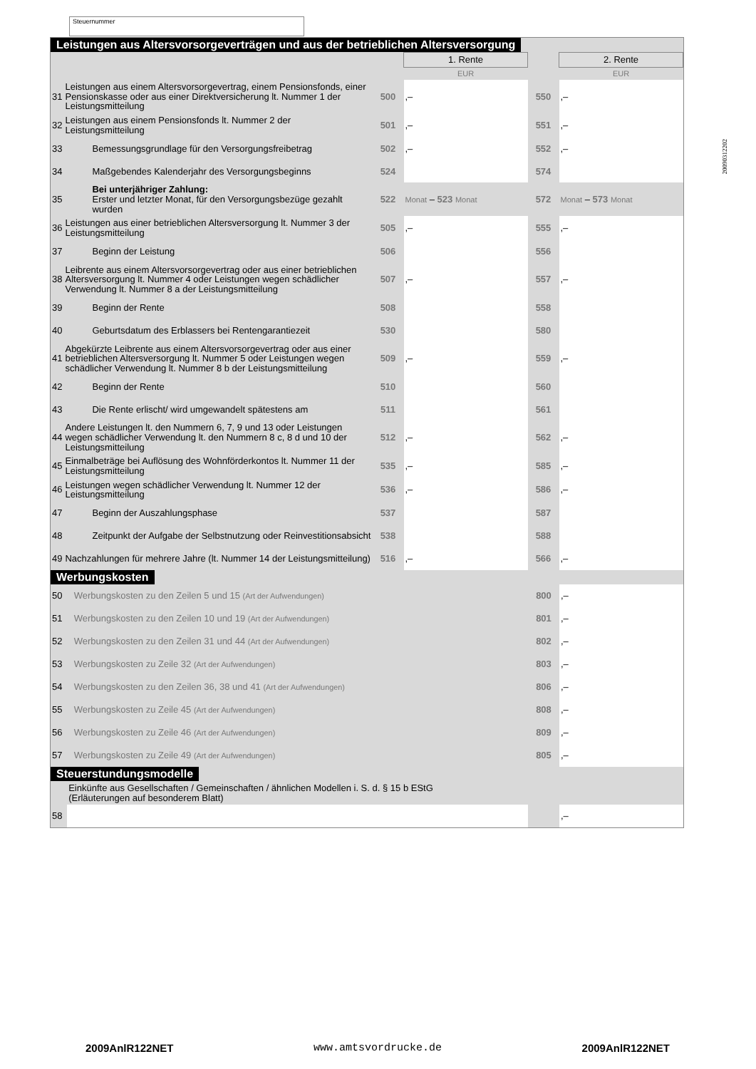Steuernummer
Leistungen aus Altersvorsorgeverträgen und aus der betrieblichen Altersversorgung
| | | | 1. Rente | | 2. Rente |
| | | | EUR | | EUR |
| 31 | Leistungen aus einem Altersvorsorgevertrag, einem Pensionsfonds, einer Pensionskasse oder aus einer Direktversicherung lt. Nummer 1 der Leistungsmitteilung | 500 | ,– | 550 | ,– |
| 32 | Leistungen aus einem Pensionsfonds lt. Nummer 2 der Leistungsmitteilung | 501 | ,– | 551 | ,– |
| 33 | Bemessungsgrundlage für den Versorgungsfreibetrag | 502 | ,– | 552 | ,– |
| 34 | Maßgebendes Kalenderjahr des Versorgungsbeginns | 524 | | 574 | |
| 35 | Bei unterjähriger Zahlung: Erster und letzter Monat, für den Versorgungsbezüge gezahlt wurden | 522 | Monat – 523 Monat | 572 | Monat – 573 Monat |
| 36 | Leistungen aus einer betrieblichen Altersversorgung lt. Nummer 3 der Leistungsmitteilung | 505 | ,– | 555 | ,– |
| 37 | Beginn der Leistung | 506 | | 556 | |
| 38 | Leibrente aus einem Altersvorsorgevertrag oder aus einer betrieblichen Altersversorgung lt. Nummer 4 oder Leistungen wegen schädlicher Verwendung lt. Nummer 8 a der Leistungsmitteilung | 507 | ,– | 557 | ,– |
| 39 | Beginn der Rente | 508 | | 558 | |
| 40 | Geburtsdatum des Erblassers bei Rentengarantiezeit | 530 | | 580 | |
| 41 | Abgekürzte Leibrente aus einem Altersvorsorgevertrag oder aus einer betrieblichen Altersversorgung lt. Nummer 5 oder Leistungen wegen schädlicher Verwendung lt. Nummer 8 b der Leistungsmitteilung | 509 | ,– | 559 | ,– |
| 42 | Beginn der Rente | 510 | | 560 | |
| 43 | Die Rente erlischt/ wird umgewandelt spätestens am | 511 | | 561 | |
| 44 | Andere Leistungen lt. den Nummern 6, 7, 9 und 13 oder Leistungen wegen schädlicher Verwendung lt. den Nummern 8 c, 8 d und 10 der Leistungsmitteilung | 512 | ,– | 562 | ,– |
| 45 | Einmalbeträge bei Auflösung des Wohnförderkontos lt. Nummer 11 der Leistungsmitteilung | 535 | ,– | 585 | ,– |
| 46 | Leistungen wegen schädlicher Verwendung lt. Nummer 12 der Leistungsmitteilung | 536 | ,– | 586 | ,– |
| 47 | Beginn der Auszahlungsphase | 537 | | 587 | |
| 48 | Zeitpunkt der Aufgabe der Selbstnutzung oder Reinvestitionsabsicht | 538 | | 588 | |
| 49 | Nachzahlungen für mehrere Jahre (lt. Nummer 14 der Leistungsmitteilung) | 516 | ,– | 566 | ,– |
Werbungskosten
| 50 | Werbungskosten zu den Zeilen 5 und 15 (Art der Aufwendungen) | 800 | ,– |
| 51 | Werbungskosten zu den Zeilen 10 und 19 (Art der Aufwendungen) | 801 | ,– |
| 52 | Werbungskosten zu den Zeilen 31 und 44 (Art der Aufwendungen) | 802 | ,– |
| 53 | Werbungskosten zu Zeile 32 (Art der Aufwendungen) | 803 | ,– |
| 54 | Werbungskosten zu den Zeilen 36, 38 und 41 (Art der Aufwendungen) | 806 | ,– |
| 55 | Werbungskosten zu Zeile 45 (Art der Aufwendungen) | 808 | ,– |
| 56 | Werbungskosten zu Zeile 46 (Art der Aufwendungen) | 809 | ,– |
| 57 | Werbungskosten zu Zeile 49 (Art der Aufwendungen) | 805 | ,– |
Steuerstundungsmodelle
| | Einkünfte aus Gesellschaften / Gemeinschaften / ähnlichen Modellen i. S. d. § 15 b EStG (Erläuterungen auf besonderem Blatt) | | |
| 58 | | | ,– |
20090312202
2009AnlR122NET www.amtsvordrucke.de 2009AnlR122NET